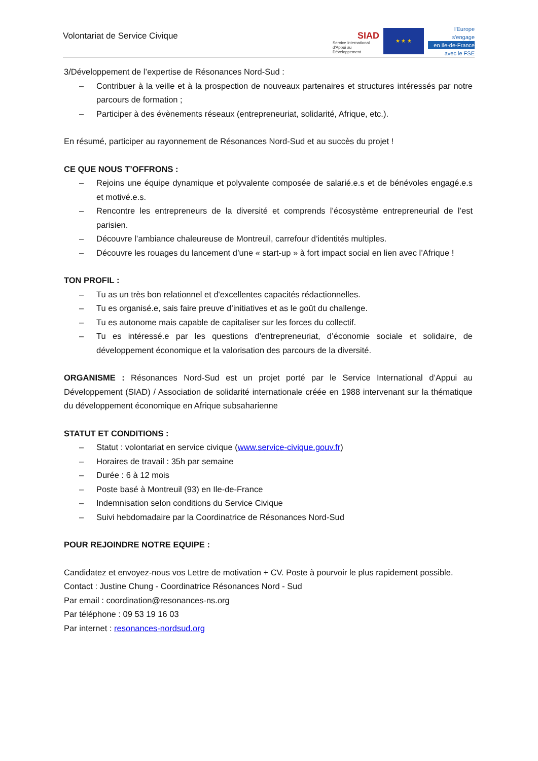Volontariat de Service Civique
SIAD
Service International
d'Appui au Développement
★ ★ ★
l'Europe
s'engage
en Ile-de-France
avec le FSE
3/Développement de l’expertise de Résonances Nord-Sud :
– Contribuer à la veille et à la prospection de nouveaux partenaires et structures intéressés par notre parcours de formation ;
– Participer à des évènements réseaux (entrepreneuriat, solidarité, Afrique, etc.).
En résumé, participer au rayonnement de Résonances Nord-Sud et au succès du projet !
CE QUE NOUS T’OFFRONS :
– Rejoins une équipe dynamique et polyvalente composée de salarié.e.s et de bénévoles engagé.e.s et motivé.e.s.
– Rencontre les entrepreneurs de la diversité et comprends l’écosystème entrepreneurial de l’est parisien.
– Découvre l’ambiance chaleureuse de Montreuil, carrefour d’identités multiples.
– Découvre les rouages du lancement d’une « start-up » à fort impact social en lien avec l’Afrique !
TON PROFIL :
– Tu as un très bon relationnel et d'excellentes capacités rédactionnelles.
– Tu es organisé.e, sais faire preuve d’initiatives et as le goût du challenge.
– Tu es autonome mais capable de capitaliser sur les forces du collectif.
– Tu es intéressé.e par les questions d’entrepreneuriat, d’économie sociale et solidaire, de développement économique et la valorisation des parcours de la diversité.
ORGANISME : Résonances Nord-Sud est un projet porté par le Service International d’Appui au Développement (SIAD) / Association de solidarité internationale créée en 1988 intervenant sur la thématique du développement économique en Afrique subsaharienne
STATUT ET CONDITIONS :
– Statut : volontariat en service civique (www.service-civique.gouv.fr)
– Horaires de travail : 35h par semaine
– Durée : 6 à 12 mois
– Poste basé à Montreuil (93) en Ile-de-France
– Indemnisation selon conditions du Service Civique
– Suivi hebdomadaire par la Coordinatrice de Résonances Nord-Sud
POUR REJOINDRE NOTRE EQUIPE :
Candidatez et envoyez-nous vos Lettre de motivation + CV. Poste à pourvoir le plus rapidement possible.
Contact : Justine Chung - Coordinatrice Résonances Nord - Sud
Par email : coordination@resonances-ns.org
Par téléphone : 09 53 19 16 03
Par internet : resonances-nordsud.org